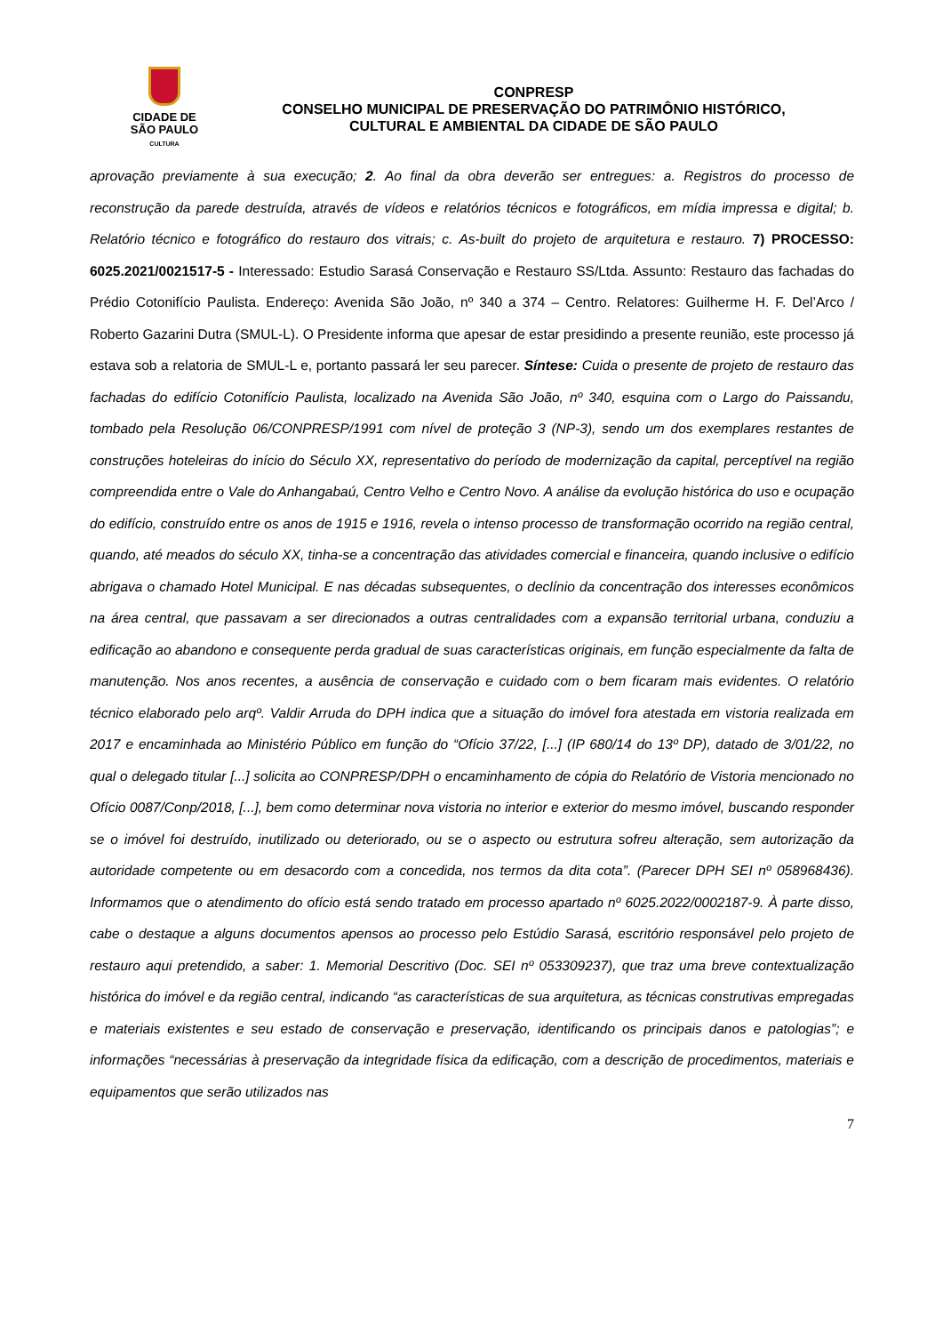CIDADE DE
SÃO PAULO
CULTURA
CONPRESP
CONSELHO MUNICIPAL DE PRESERVAÇÃO DO PATRIMÔNIO HISTÓRICO,
CULTURAL E AMBIENTAL DA CIDADE DE SÃO PAULO
aprovação previamente à sua execução; 2. Ao final da obra deverão ser entregues: a. Registros do processo de reconstrução da parede destruída, através de vídeos e relatórios técnicos e fotográficos, em mídia impressa e digital; b. Relatório técnico e fotográfico do restauro dos vitrais; c. As-built do projeto de arquitetura e restauro. 7) PROCESSO: 6025.2021/0021517-5 - Interessado: Estudio Sarasá Conservação e Restauro SS/Ltda. Assunto: Restauro das fachadas do Prédio Cotonifício Paulista. Endereço: Avenida São João, nº 340 a 374 – Centro. Relatores: Guilherme H. F. Del’Arco / Roberto Gazarini Dutra (SMUL-L). O Presidente informa que apesar de estar presidindo a presente reunião, este processo já estava sob a relatoria de SMUL-L e, portanto passará ler seu parecer. Síntese: Cuida o presente de projeto de restauro das fachadas do edifício Cotonifício Paulista, localizado na Avenida São João, nº 340, esquina com o Largo do Paissandu, tombado pela Resolução 06/CONPRESP/1991 com nível de proteção 3 (NP-3), sendo um dos exemplares restantes de construções hoteleiras do início do Século XX, representativo do período de modernização da capital, perceptível na região compreendida entre o Vale do Anhangabaú, Centro Velho e Centro Novo. A análise da evolução histórica do uso e ocupação do edifício, construído entre os anos de 1915 e 1916, revela o intenso processo de transformação ocorrido na região central, quando, até meados do século XX, tinha-se a concentração das atividades comercial e financeira, quando inclusive o edifício abrigava o chamado Hotel Municipal. E nas décadas subsequentes, o declínio da concentração dos interesses econômicos na área central, que passavam a ser direcionados a outras centralidades com a expansão territorial urbana, conduziu a edificação ao abandono e consequente perda gradual de suas características originais, em função especialmente da falta de manutenção. Nos anos recentes, a ausência de conservação e cuidado com o bem ficaram mais evidentes. O relatório técnico elaborado pelo arqº. Valdir Arruda do DPH indica que a situação do imóvel fora atestada em vistoria realizada em 2017 e encaminhada ao Ministério Público em função do “Ofício 37/22, [...] (IP 680/14 do 13º DP), datado de 3/01/22, no qual o delegado titular [...] solicita ao CONPRESP/DPH o encaminhamento de cópia do Relatório de Vistoria mencionado no Ofício 0087/Conp/2018, [...], bem como determinar nova vistoria no interior e exterior do mesmo imóvel, buscando responder se o imóvel foi destruído, inutilizado ou deteriorado, ou se o aspecto ou estrutura sofreu alteração, sem autorização da autoridade competente ou em desacordo com a concedida, nos termos da dita cota”. (Parecer DPH SEI nº 058968436). Informamos que o atendimento do ofício está sendo tratado em processo apartado nº 6025.2022/0002187-9. À parte disso, cabe o destaque a alguns documentos apensos ao processo pelo Estúdio Sarasá, escritório responsável pelo projeto de restauro aqui pretendido, a saber: 1. Memorial Descritivo (Doc. SEI nº 053309237), que traz uma breve contextualização histórica do imóvel e da região central, indicando “as características de sua arquitetura, as técnicas construtivas empregadas e materiais existentes e seu estado de conservação e preservação, identificando os principais danos e patologias”; e informações “necessárias à preservação da integridade física da edificação, com a descrição de procedimentos, materiais e equipamentos que serão utilizados nas
7